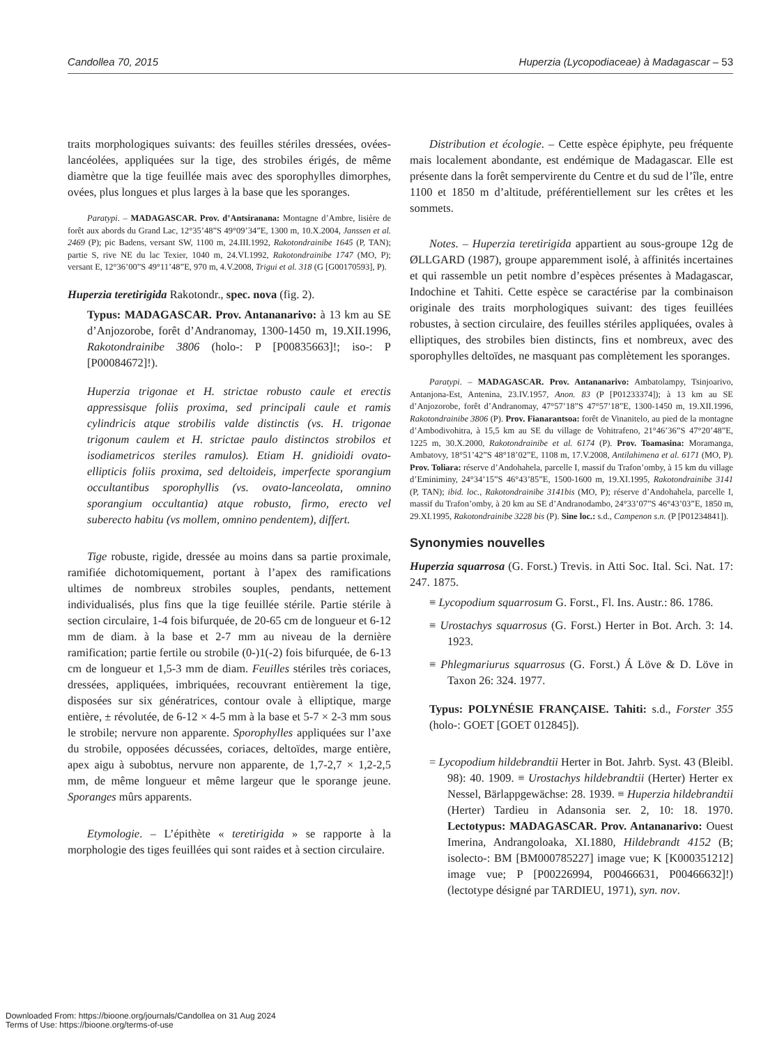Candollea 70, 2015 Huperzia (Lycopodiaceae) à Madagascar – 53
traits morphologiques suivants: des feuilles stériles dressées, ovées-lancéolées, appliquées sur la tige, des strobiles érigés, de même diamètre que la tige feuillée mais avec des sporophylles dimorphes, ovées, plus longues et plus larges à la base que les sporanges.
Paratypi. – MADAGASCAR. Prov. d’Antsiranana: Montagne d’Ambre, lisière de forêt aux abords du Grand Lac, 12°35’48”S 49°09’34”E, 1300 m, 10.X.2004, Janssen et al. 2469 (P); pic Badens, versant SW, 1100 m, 24.III.1992, Rakotondrainibe 1645 (P, TAN); partie S, rive NE du lac Texier, 1040 m, 24.VI.1992, Rakotondrainibe 1747 (MO, P); versant E, 12°36’00”S 49°11’48”E, 970 m, 4.V.2008, Trigui et al. 318 (G [G00170593], P).
Huperzia teretirigida Rakotondr., spec. nova (fig. 2).
Typus: MADAGASCAR. Prov. Antananarivo: à 13 km au SE d’Anjozorobe, forêt d’Andranomay, 1300-1450 m, 19.XII.1996, Rakotondrainibe 3806 (holo-: P [P00835663]!; iso-: P [P00084672]!).
Huperzia trigonae et H. strictae robusto caule et erectis appressisque foliis proxima, sed principali caule et ramis cylindricis atque strobilis valde distinctis (vs. H. trigonae trigonum caulem et H. strictae paulo distinctos strobilos et isodiametricos steriles ramulos). Etiam H. gnidioidi ovato-ellipticis foliis proxima, sed deltoideis, imperfecte sporangium occultantibus sporophyllis (vs. ovato-lanceolata, omnino sporangium occultantia) atque robusto, firmo, erecto vel suberecto habitu (vs mollem, omnino pendentem), differt.
Tige robuste, rigide, dressée au moins dans sa partie proximale, ramifiée dichotomiquement, portant à l’apex des ramifications ultimes de nombreux strobiles souples, pendants, nettement individualisés, plus fins que la tige feuillée stérile. Partie stérile à section circulaire, 1-4 fois bifurquée, de 20-65 cm de longueur et 6-12 mm de diam. à la base et 2-7 mm au niveau de la dernière ramification; partie fertile ou strobile (0-)1(-2) fois bifurquée, de 6-13 cm de longueur et 1,5-3 mm de diam. Feuilles stériles très coriaces, dressées, appliquées, imbriquées, recouvrant entièrement la tige, disposées sur six génératrices, contour ovale à elliptique, marge entière, ± révolutée, de 6-12 × 4-5 mm à la base et 5-7 × 2-3 mm sous le strobile; nervure non apparente. Sporophylles appliquées sur l’axe du strobile, opposées décussées, coriaces, deltoïdes, marge entière, apex aigu à subobtus, nervure non apparente, de 1,7-2,7 × 1,2-2,5 mm, de même longueur et même largeur que le sporange jeune. Sporanges mûrs apparents.
Etymologie. – L’épithète « teretirigida » se rapporte à la morphologie des tiges feuillées qui sont raides et à section circulaire.
Distribution et écologie. – Cette espèce épiphyte, peu fréquente mais localement abondante, est endémique de Madagascar. Elle est présente dans la forêt sempervirente du Centre et du sud de l’île, entre 1100 et 1850 m d’altitude, préférentiellement sur les crêtes et les sommets.
Notes. – Huperzia teretirigida appartient au sous-groupe 12g de ØLLGARD (1987), groupe apparemment isolé, à affinités incertaines et qui rassemble un petit nombre d’espèces présentes à Madagascar, Indochine et Tahiti. Cette espèce se caractérise par la combinaison originale des traits morphologiques suivant: des tiges feuillées robustes, à section circulaire, des feuilles stériles appliquées, ovales à elliptiques, des strobiles bien distincts, fins et nombreux, avec des sporophylles deltoïdes, ne masquant pas complètement les sporanges.
Paratypi. – MADAGASCAR. Prov. Antananarivo: Ambatolampy, Tsinjoarivo, Antanjona-Est, Antenina, 23.IV.1957, Anon. 83 (P [P01233374]); à 13 km au SE d’Anjozorobe, forêt d’Andranomay, 47°57’18”S 47°57’18”E, 1300-1450 m, 19.XII.1996, Rakotondrainibe 3806 (P). Prov. Fianarantsoa: forêt de Vinanitelo, au pied de la montagne d’Ambodivohitra, à 15,5 km au SE du village de Vohitrafeno, 21°46’36”S 47°20’48”E, 1225 m, 30.X.2000, Rakotondrainibe et al. 6174 (P). Prov. Toamasina: Moramanga, Ambatovy, 18°51’42”S 48°18’02”E, 1108 m, 17.V.2008, Antilahimena et al. 6171 (MO, P). Prov. Toliara: réserve d’Andohahela, parcelle I, massif du Trafon’omby, à 15 km du village d’Eminiminy, 24°34’15”S 46°43’85”E, 1500-1600 m, 19.XI.1995, Rakotondrainibe 3141 (P, TAN); ibid. loc., Rakotondrainibe 3141bis (MO, P); réserve d’Andohahela, parcelle I, massif du Trafon’omby, à 20 km au SE d’Andranodambo, 24°33’07”S 46°43’03”E, 1850 m, 29.XI.1995, Rakotondrainibe 3228 bis (P). Sine loc.: s.d., Campenon s.n. (P [P01234841]).
Synonymies nouvelles
Huperzia squarrosa (G. Forst.) Trevis. in Atti Soc. Ital. Sci. Nat. 17: 247. 1875.
≡ Lycopodium squarrosum G. Forst., Fl. Ins. Austr.: 86. 1786.
≡ Urostachys squarrosus (G. Forst.) Herter in Bot. Arch. 3: 14. 1923.
≡ Phlegmariurus squarrosus (G. Forst.) Á Löve & D. Löve in Taxon 26: 324. 1977.
Typus: POLYNÉSIE FRANÇAISE. Tahiti: s.d., Forster 355 (holo-: GOET [GOET 012845]).
= Lycopodium hildebrandtii Herter in Bot. Jahrb. Syst. 43 (Bleibl. 98): 40. 1909. ≡ Urostachys hildebrandtii (Herter) Herter ex Nessel, Bärlappgewächse: 28. 1939. ≡ Huperzia hildebrandtii (Herter) Tardieu in Adansonia ser. 2, 10: 18. 1970. Lectotypus: MADAGASCAR. Prov. Antananarivo: Ouest Imerina, Andrangoloaka, XI.1880, Hildebrandt 4152 (B; isolecto-: BM [BM000785227] image vue; K [K000351212] image vue; P [P00226994, P00466631, P00466632]!) (lectotype désigné par TARDIEU, 1971), syn. nov.
Downloaded From: https://bioone.org/journals/Candollea on 31 Aug 2024
Terms of Use: https://bioone.org/terms-of-use